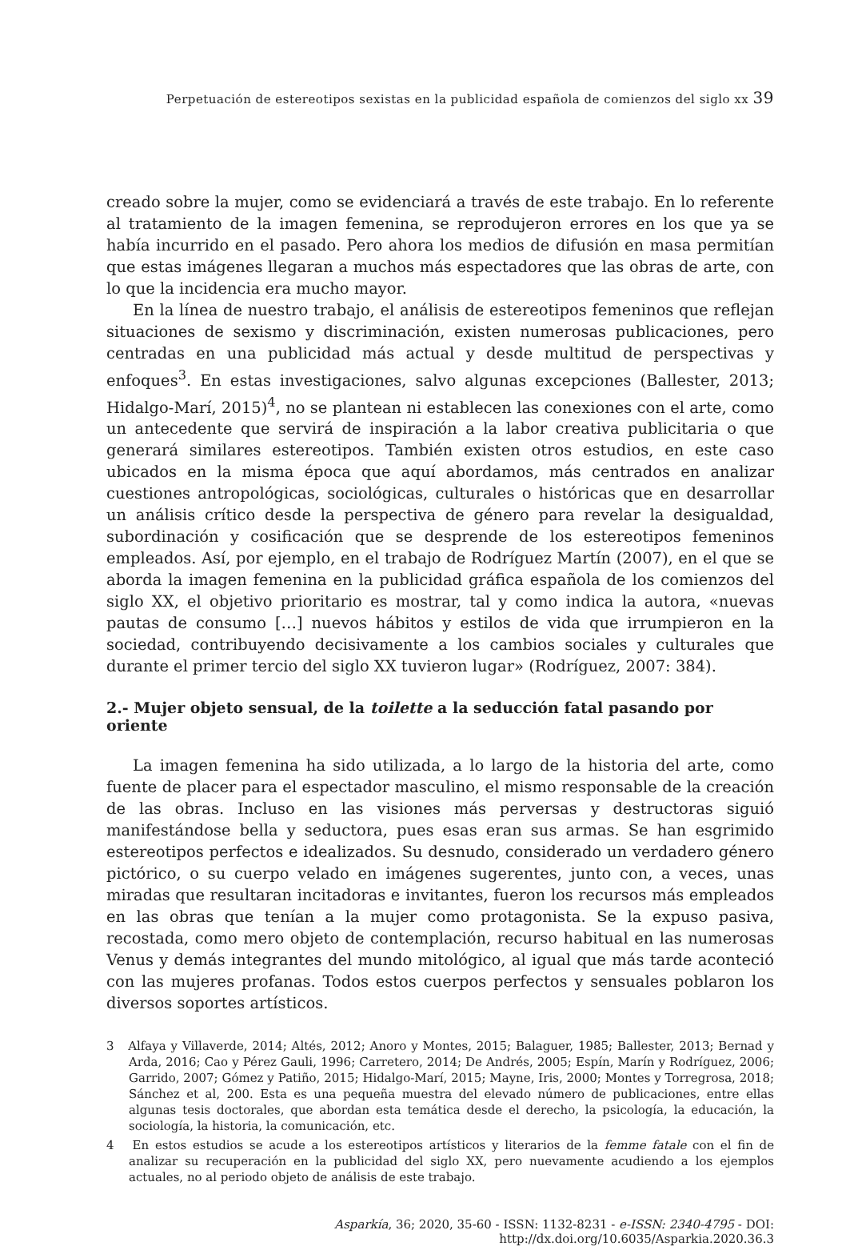Perpetuación de estereotipos sexistas en la publicidad española de comienzos del siglo xx 39
creado sobre la mujer, como se evidenciará a través de este trabajo. En lo referente al tratamiento de la imagen femenina, se reprodujeron errores en los que ya se había incurrido en el pasado. Pero ahora los medios de difusión en masa permitían que estas imágenes llegaran a muchos más espectadores que las obras de arte, con lo que la incidencia era mucho mayor.
En la línea de nuestro trabajo, el análisis de estereotipos femeninos que reflejan situaciones de sexismo y discriminación, existen numerosas publicaciones, pero centradas en una publicidad más actual y desde multitud de perspectivas y enfoques<sup>3</sup>. En estas investigaciones, salvo algunas excepciones (Ballester, 2013; Hidalgo-Marí, 2015)<sup>4</sup>, no se plantean ni establecen las conexiones con el arte, como un antecedente que servirá de inspiración a la labor creativa publicitaria o que generará similares estereotipos. También existen otros estudios, en este caso ubicados en la misma época que aquí abordamos, más centrados en analizar cuestiones antropológicas, sociológicas, culturales o históricas que en desarrollar un análisis crítico desde la perspectiva de género para revelar la desigualdad, subordinación y cosificación que se desprende de los estereotipos femeninos empleados. Así, por ejemplo, en el trabajo de Rodríguez Martín (2007), en el que se aborda la imagen femenina en la publicidad gráfica española de los comienzos del siglo XX, el objetivo prioritario es mostrar, tal y como indica la autora, «nuevas pautas de consumo […] nuevos hábitos y estilos de vida que irrumpieron en la sociedad, contribuyendo decisivamente a los cambios sociales y culturales que durante el primer tercio del siglo XX tuvieron lugar» (Rodríguez, 2007: 384).
2.- Mujer objeto sensual, de la toilette a la seducción fatal pasando por oriente
La imagen femenina ha sido utilizada, a lo largo de la historia del arte, como fuente de placer para el espectador masculino, el mismo responsable de la creación de las obras. Incluso en las visiones más perversas y destructoras siguió manifestándose bella y seductora, pues esas eran sus armas. Se han esgrimido estereotipos perfectos e idealizados. Su desnudo, considerado un verdadero género pictórico, o su cuerpo velado en imágenes sugerentes, junto con, a veces, unas miradas que resultaran incitadoras e invitantes, fueron los recursos más empleados en las obras que tenían a la mujer como protagonista. Se la expuso pasiva, recostada, como mero objeto de contemplación, recurso habitual en las numerosas Venus y demás integrantes del mundo mitológico, al igual que más tarde aconteció con las mujeres profanas. Todos estos cuerpos perfectos y sensuales poblaron los diversos soportes artísticos.
3 Alfaya y Villaverde, 2014; Altés, 2012; Anoro y Montes, 2015; Balaguer, 1985; Ballester, 2013; Bernad y Arda, 2016; Cao y Pérez Gauli, 1996; Carretero, 2014; De Andrés, 2005; Espín, Marín y Rodríguez, 2006; Garrido, 2007; Gómez y Patiño, 2015; Hidalgo-Marí, 2015; Mayne, Iris, 2000; Montes y Torregrosa, 2018; Sánchez et al, 200. Esta es una pequeña muestra del elevado número de publicaciones, entre ellas algunas tesis doctorales, que abordan esta temática desde el derecho, la psicología, la educación, la sociología, la historia, la comunicación, etc.
4 En estos estudios se acude a los estereotipos artísticos y literarios de la femme fatale con el fin de analizar su recuperación en la publicidad del siglo XX, pero nuevamente acudiendo a los ejemplos actuales, no al periodo objeto de análisis de este trabajo.
Asparkía, 36; 2020, 35-60 - ISSN: 1132-8231 - e-ISSN: 2340-4795 - DOI: http://dx.doi.org/10.6035/Asparkia.2020.36.3